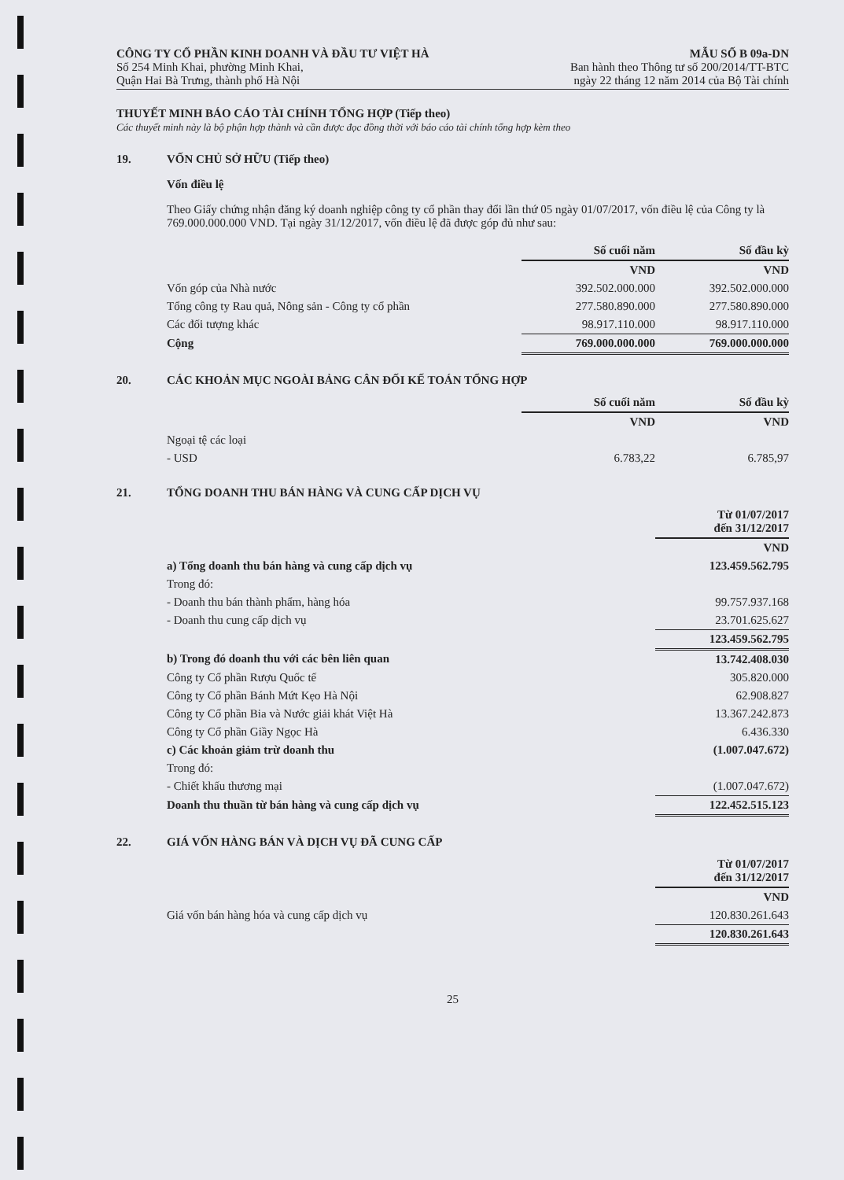CÔNG TY CỔ PHẦN KINH DOANH VÀ ĐẦU TƯ VIỆT HÀ
Số 254 Minh Khai, phường Minh Khai,
Quận Hai Bà Trưng, thành phố Hà Nội
MẪU SỐ B 09a-DN
Ban hành theo Thông tư số 200/2014/TT-BTC
ngày 22 tháng 12 năm 2014 của Bộ Tài chính
THUYẾT MINH BÁO CÁO TÀI CHÍNH TỔNG HỢP (Tiếp theo)
Các thuyết minh này là bộ phận hợp thành và cần được đọc đồng thời với báo cáo tài chính tổng hợp kèm theo
19. VỐN CHỦ SỞ HỮU (Tiếp theo)
Vốn điều lệ
Theo Giấy chứng nhận đăng ký doanh nghiệp công ty cổ phần thay đổi lần thứ 05 ngày 01/07/2017, vốn điều lệ của Công ty là 769.000.000.000 VND. Tại ngày 31/12/2017, vốn điều lệ đã được góp đủ như sau:
| | Số cuối năm | Số đầu kỳ |
| --- | --- | --- |
| | VND | VND |
| Vốn góp của Nhà nước | 392.502.000.000 | 392.502.000.000 |
| Tổng công ty Rau quả, Nông sản - Công ty cổ phần | 277.580.890.000 | 277.580.890.000 |
| Các đối tượng khác | 98.917.110.000 | 98.917.110.000 |
| Cộng | 769.000.000.000 | 769.000.000.000 |
20. CÁC KHOẢN MỤC NGOÀI BẢNG CÂN ĐỐI KẾ TOÁN TỔNG HỢP
| | Số cuối năm | Số đầu kỳ |
| --- | --- | --- |
| | VND | VND |
| Ngoại tệ các loại | | |
| - USD | 6.783,22 | 6.785,97 |
21. TỔNG DOANH THU BÁN HÀNG VÀ CUNG CẤP DỊCH VỤ
| | Từ 01/07/2017 đến 31/12/2017 |
| --- | --- |
| | VND |
| a) Tổng doanh thu bán hàng và cung cấp dịch vụ | 123.459.562.795 |
| Trong đó: | |
| - Doanh thu bán thành phẩm, hàng hóa | 99.757.937.168 |
| - Doanh thu cung cấp dịch vụ | 23.701.625.627 |
| | 123.459.562.795 |
| b) Trong đó doanh thu với các bên liên quan | 13.742.408.030 |
| Công ty Cổ phần Rượu Quốc tế | 305.820.000 |
| Công ty Cổ phần Bánh Mứt Kẹo Hà Nội | 62.908.827 |
| Công ty Cổ phần Bia và Nước giải khát Việt Hà | 13.367.242.873 |
| Công ty Cổ phần Giầy Ngọc Hà | 6.436.330 |
| c) Các khoản giảm trừ doanh thu | (1.007.047.672) |
| Trong đó: | |
| - Chiết khấu thương mại | (1.007.047.672) |
| Doanh thu thuần từ bán hàng và cung cấp dịch vụ | 122.452.515.123 |
22. GIÁ VỐN HÀNG BÁN VÀ DỊCH VỤ ĐÃ CUNG CẤP
| | Từ 01/07/2017 đến 31/12/2017 |
| --- | --- |
| | VND |
| Giá vốn bán hàng hóa và cung cấp dịch vụ | 120.830.261.643 |
| | 120.830.261.643 |
25